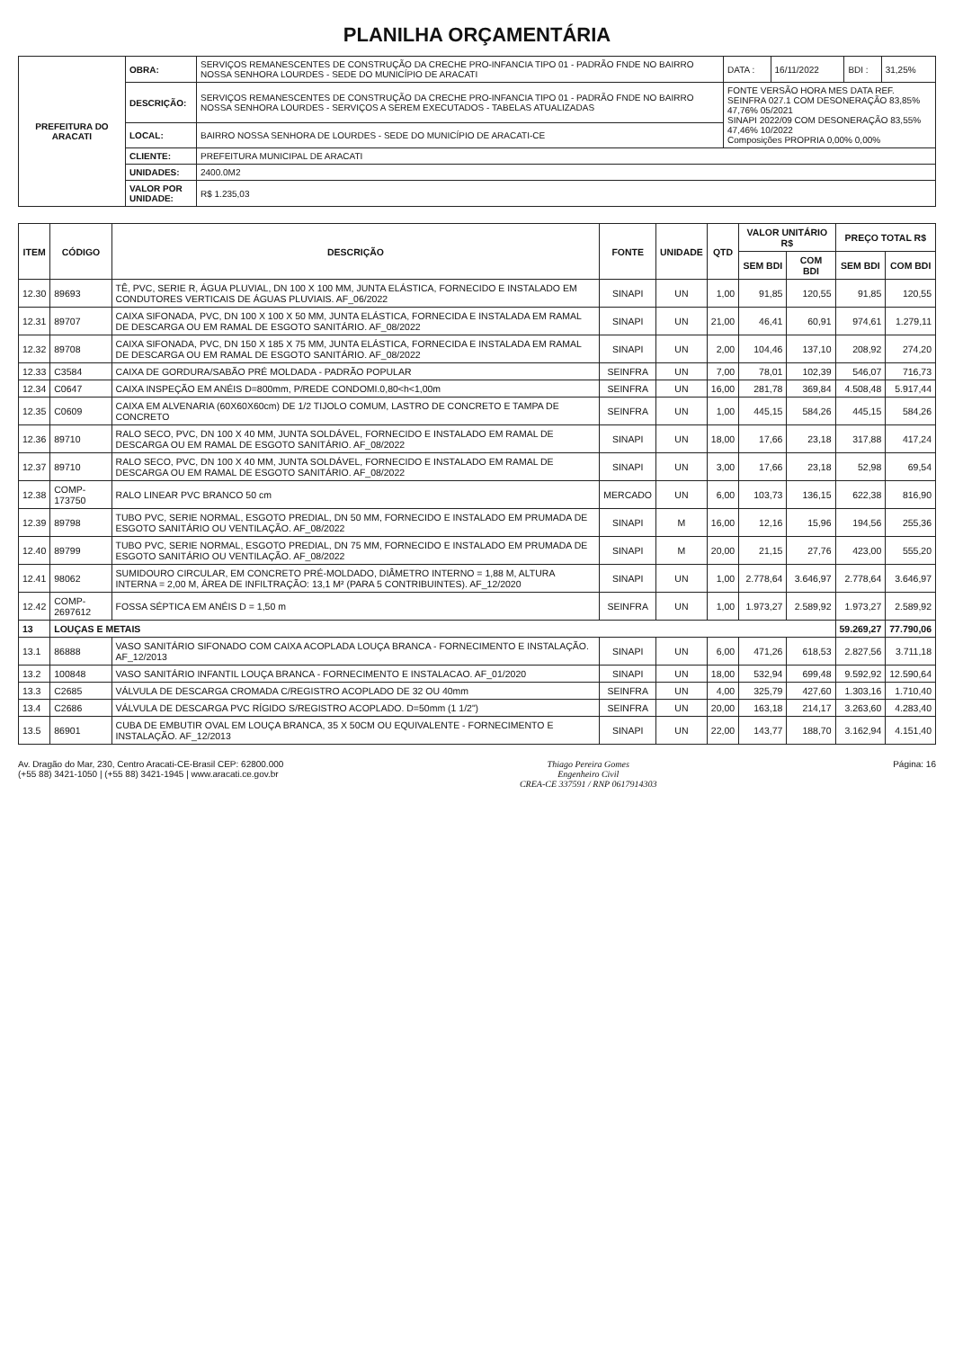PLANILHA ORÇAMENTÁRIA
| PREFEITURA DO ARACATI | OBRA: | SERVIÇOS REMANESCENTES DE CONSTRUÇÃO DA CRECHE PRO-INFANCIA TIPO 01 - PADRÃO FNDE NO BAIRRO NOSSA SENHORA LOURDES - SEDE DO MUNICÍPIO DE ARACATI | DATA : | 16/11/2022 | BDI : | 31,25% |
| | DESCRIÇÃO: | SERVIÇOS REMANESCENTES DE CONSTRUÇÃO DA CRECHE PRO-INFANCIA TIPO 01 - PADRÃO FNDE NO BAIRRO NOSSA SENHORA LOURDES - SERVIÇOS A SEREM EXECUTADOS - TABELAS ATUALIZADAS | FONTE VERSÃO HORA MES DATA REF. SEINFRA 027.1 COM DESONERAÇÃO 83,85% 47,76% 05/2021 SINAPI 2022/09 COM DESONERAÇÃO 83,55% 47,46% 10/2022 Composições PROPRIA 0,00% 0,00% | | | |
| | LOCAL: | BAIRRO NOSSA SENHORA DE LOURDES - SEDE DO MUNICÍPIO DE ARACATI-CE | | | | |
| | CLIENTE: | PREFEITURA MUNICIPAL DE ARACATI | | | | |
| | UNIDADES: | 2400.0M2 | | | | |
| | VALOR POR UNIDADE: | R$ 1.235,03 | | | | |
| ITEM | CÓDIGO | DESCRIÇÃO | FONTE | UNIDADE | QTD | VALOR UNITÁRIO R$ | | PREÇO TOTAL R$ | |
| --- | --- | --- | --- | --- | --- | --- | --- | --- | --- |
| | | | | | | SEM BDI | COM BDI | SEM BDI | COM BDI |
| 12.30 | 89693 | TÊ, PVC, SERIE R, ÁGUA PLUVIAL, DN 100 X 100 MM, JUNTA ELÁSTICA, FORNECIDO E INSTALADO EM CONDUTORES VERTICAIS DE ÁGUAS PLUVIAIS. AF_06/2022 | SINAPI | UN | 1,00 | 91,85 | 120,55 | 91,85 | 120,55 |
| 12.31 | 89707 | CAIXA SIFONADA, PVC, DN 100 X 100 X 50 MM, JUNTA ELÁSTICA, FORNECIDA E INSTALADA EM RAMAL DE DESCARGA OU EM RAMAL DE ESGOTO SANITÁRIO. AF_08/2022 | SINAPI | UN | 21,00 | 46,41 | 60,91 | 974,61 | 1.279,11 |
| 12.32 | 89708 | CAIXA SIFONADA, PVC, DN 150 X 185 X 75 MM, JUNTA ELÁSTICA, FORNECIDA E INSTALADA EM RAMAL DE DESCARGA OU EM RAMAL DE ESGOTO SANITÁRIO. AF_08/2022 | SINAPI | UN | 2,00 | 104,46 | 137,10 | 208,92 | 274,20 |
| 12.33 | C3584 | CAIXA DE GORDURA/SABÃO PRÉ MOLDADA - PADRÃO POPULAR | SEINFRA | UN | 7,00 | 78,01 | 102,39 | 546,07 | 716,73 |
| 12.34 | C0647 | CAIXA INSPEÇÃO EM ANÉIS D=800mm, P/REDE CONDOMI.0,80<h<1,00m | SEINFRA | UN | 16,00 | 281,78 | 369,84 | 4.508,48 | 5.917,44 |
| 12.35 | C0609 | CAIXA EM ALVENARIA (60X60X60cm) DE 1/2 TIJOLO COMUM, LASTRO DE CONCRETO E TAMPA DE CONCRETO | SEINFRA | UN | 1,00 | 445,15 | 584,26 | 445,15 | 584,26 |
| 12.36 | 89710 | RALO SECO, PVC, DN 100 X 40 MM, JUNTA SOLDÁVEL, FORNECIDO E INSTALADO EM RAMAL DE DESCARGA OU EM RAMAL DE ESGOTO SANITÁRIO. AF_08/2022 | SINAPI | UN | 18,00 | 17,66 | 23,18 | 317,88 | 417,24 |
| 12.37 | 89710 | RALO SECO, PVC, DN 100 X 40 MM, JUNTA SOLDÁVEL, FORNECIDO E INSTALADO EM RAMAL DE DESCARGA OU EM RAMAL DE ESGOTO SANITÁRIO. AF_08/2022 | SINAPI | UN | 3,00 | 17,66 | 23,18 | 52,98 | 69,54 |
| 12.38 | COMP-173750 | RALO LINEAR PVC BRANCO 50 cm | MERCADO | UN | 6,00 | 103,73 | 136,15 | 622,38 | 816,90 |
| 12.39 | 89798 | TUBO PVC, SERIE NORMAL, ESGOTO PREDIAL, DN 50 MM, FORNECIDO E INSTALADO EM PRUMADA DE ESGOTO SANITÁRIO OU VENTILAÇÃO. AF_08/2022 | SINAPI | M | 16,00 | 12,16 | 15,96 | 194,56 | 255,36 |
| 12.40 | 89799 | TUBO PVC, SERIE NORMAL, ESGOTO PREDIAL, DN 75 MM, FORNECIDO E INSTALADO EM PRUMADA DE ESGOTO SANITÁRIO OU VENTILAÇÃO. AF_08/2022 | SINAPI | M | 20,00 | 21,15 | 27,76 | 423,00 | 555,20 |
| 12.41 | 98062 | SUMIDOURO CIRCULAR, EM CONCRETO PRÉ-MOLDADO, DIÂMETRO INTERNO = 1,88 M, ALTURA INTERNA = 2,00 M, ÁREA DE INFILTRAÇÃO: 13,1 M² (PARA 5 CONTRIBUINTES). AF_12/2020 | SINAPI | UN | 1,00 | 2.778,64 | 3.646,97 | 2.778,64 | 3.646,97 |
| 12.42 | COMP-2697612 | FOSSA SÉPTICA EM ANÉIS D = 1,50 m | SEINFRA | UN | 1,00 | 1.973,27 | 2.589,92 | 1.973,27 | 2.589,92 |
| 13 | LOUÇAS E METAIS | | | | | | | 59.269,27 | 77.790,06 |
| 13.1 | 86888 | VASO SANITÁRIO SIFONADO COM CAIXA ACOPLADA LOUÇA BRANCA - FORNECIMENTO E INSTALAÇÃO. AF_12/2013 | SINAPI | UN | 6,00 | 471,26 | 618,53 | 2.827,56 | 3.711,18 |
| 13.2 | 100848 | VASO SANITÁRIO INFANTIL LOUÇA BRANCA - FORNECIMENTO E INSTALACAO. AF_01/2020 | SINAPI | UN | 18,00 | 532,94 | 699,48 | 9.592,92 | 12.590,64 |
| 13.3 | C2685 | VÁLVULA DE DESCARGA CROMADA C/REGISTRO ACOPLADO DE 32 OU 40mm | SEINFRA | UN | 4,00 | 325,79 | 427,60 | 1.303,16 | 1.710,40 |
| 13.4 | C2686 | VÁLVULA DE DESCARGA PVC RÍGIDO S/REGISTRO ACOPLADO. D=50mm (1 1/2") | SEINFRA | UN | 20,00 | 163,18 | 214,17 | 3.263,60 | 4.283,40 |
| 13.5 | 86901 | CUBA DE EMBUTIR OVAL EM LOUÇA BRANCA, 35 X 50CM OU EQUIVALENTE - FORNECIMENTO E INSTALAÇÃO. AF_12/2013 | SINAPI | UN | 22,00 | 143,77 | 188,70 | 3.162,94 | 4.151,40 |
Av. Dragão do Mar, 230, Centro Aracati-CE-Brasil CEP: 62800.000
(+55 88) 3421-1050 | (+55 88) 3421-1945 | www.aracati.ce.gov.br
Thiago Pereira Gomes
Engenheiro Civil
CREA-CE 337591 / RNP 0617914303
Página: 16